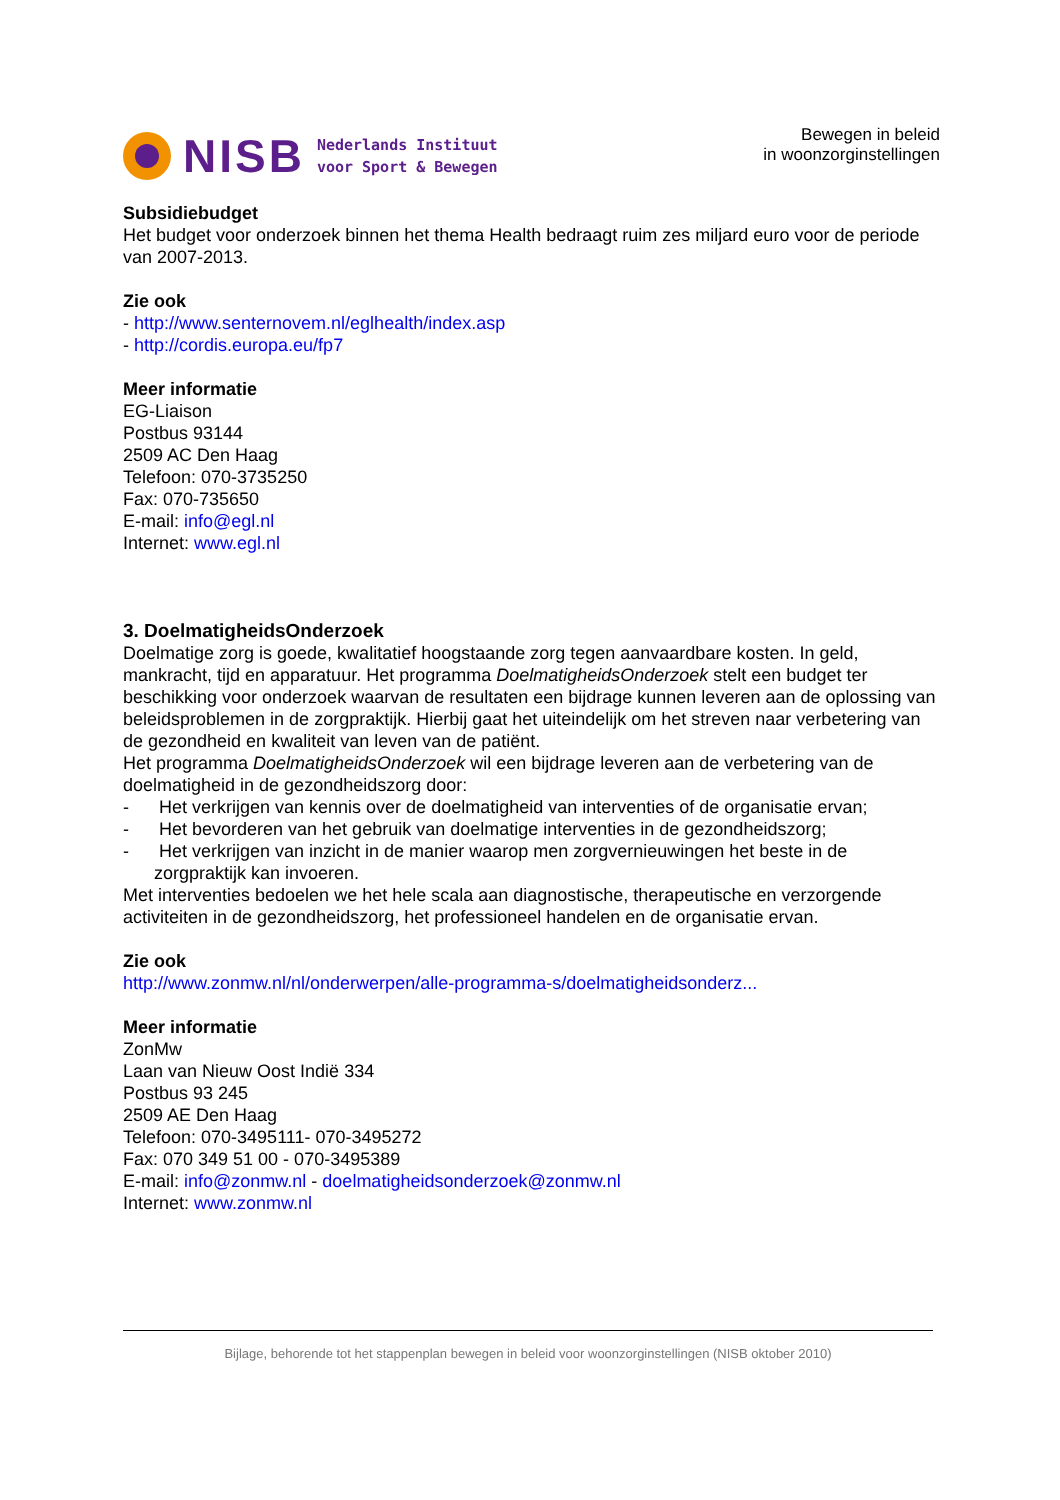NISB
Nederlands Instituut
voor Sport & Bewegen
Bewegen in beleid
in woonzorginstellingen
Subsidiebudget
Het budget voor onderzoek binnen het thema Health bedraagt ruim zes miljard euro voor de periode van 2007-2013.
Zie ook
- http://www.senternovem.nl/eglhealth/index.asp
- http://cordis.europa.eu/fp7
Meer informatie
EG-Liaison
Postbus 93144
2509 AC Den Haag
Telefoon: 070-3735250
Fax: 070-735650
E-mail: info@egl.nl
Internet: www.egl.nl
3. DoelmatigheidsOnderzoek
Doelmatige zorg is goede, kwalitatief hoogstaande zorg tegen aanvaardbare kosten. In geld, mankracht, tijd en apparatuur. Het programma DoelmatigheidsOnderzoek stelt een budget ter beschikking voor onderzoek waarvan de resultaten een bijdrage kunnen leveren aan de oplossing van beleidsproblemen in de zorgpraktijk. Hierbij gaat het uiteindelijk om het streven naar verbetering van de gezondheid en kwaliteit van leven van de patiënt.
Het programma DoelmatigheidsOnderzoek wil een bijdrage leveren aan de verbetering van de doelmatigheid in de gezondheidszorg door:
- Het verkrijgen van kennis over de doelmatigheid van interventies of de organisatie ervan;
- Het bevorderen van het gebruik van doelmatige interventies in de gezondheidszorg;
- Het verkrijgen van inzicht in de manier waarop men zorgvernieuwingen het beste in de zorgpraktijk kan invoeren.
Met interventies bedoelen we het hele scala aan diagnostische, therapeutische en verzorgende activiteiten in de gezondheidszorg, het professioneel handelen en de organisatie ervan.
Zie ook
http://www.zonmw.nl/nl/onderwerpen/alle-programma-s/doelmatigheidsonderz...
Meer informatie
ZonMw
Laan van Nieuw Oost Indië 334
Postbus 93 245
2509 AE Den Haag
Telefoon: 070-3495111- 070-3495272
Fax: 070 349 51 00 - 070-3495389
E-mail: info@zonmw.nl - doelmatigheidsonderzoek@zonmw.nl
Internet: www.zonmw.nl
Bijlage, behorende tot het stappenplan bewegen in beleid voor woonzorginstellingen (NISB oktober 2010)